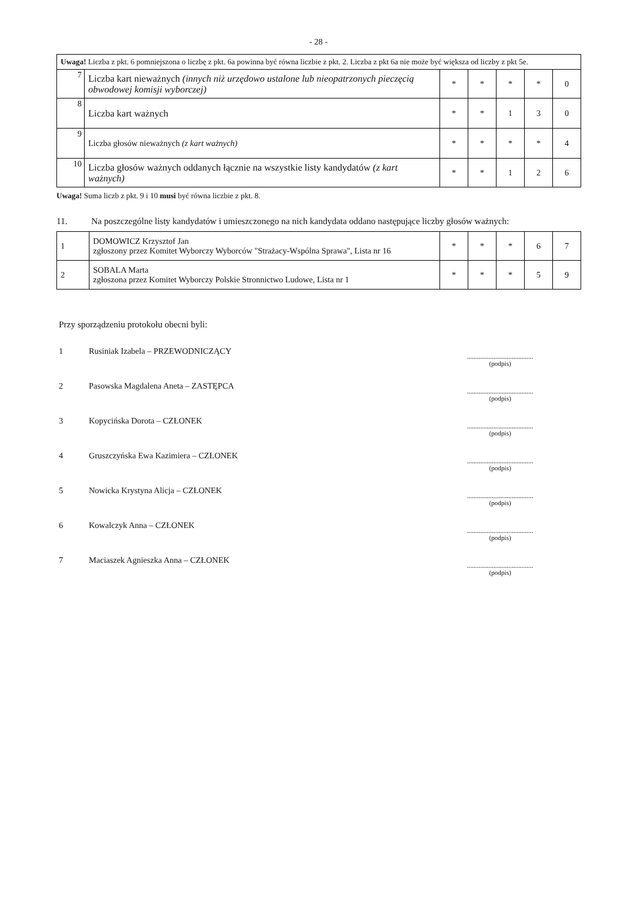- 28 -
| Uwaga! Liczba z pkt. 6 pomniejszona o liczbę z pkt. 6a powinna być równa liczbie z pkt. 2. Liczba z pkt 6a nie może być większa od liczby z pkt 5e. | | | | | | |
| 7 | Liczba kart nieważnych (innych niż urzędowo ustalone lub nieopatrzonych pieczęcią obwodowej komisji wyborczej) | * | * | * | * | 0 |
| 8 | Liczba kart ważnych | * | * | 1 | 3 | 0 |
| 9 | Liczba głosów nieważnych (z kart ważnych) | * | * | * | * | 4 |
| 10 | Liczba głosów ważnych oddanych łącznie na wszystkie listy kandydatów (z kart ważnych) | * | * | 1 | 2 | 6 |
Uwaga! Suma liczb z pkt. 9 i 10 musi być równa liczbie z pkt. 8.
11. Na poszczególne listy kandydatów i umieszczonego na nich kandydata oddano następujące liczby głosów ważnych:
| 1 | DOMOWICZ Krzysztof Jan zgłoszony przez Komitet Wyborczy Wyborców "Strażacy-Wspólna Sprawa", Lista nr 16 | * | * | * | 6 | 7 |
| 2 | SOBALA Marta zgłoszona przez Komitet Wyborczy Polskie Stronnictwo Ludowe, Lista nr 1 | * | * | * | 5 | 9 |
Przy sporządzeniu protokołu obecni byli:
1 Rusiniak Izabela – PRZEWODNICZĄCY........................................
(podpis)
2 Pasowska Magdalena Aneta – ZASTĘPCA........................................
(podpis)
3 Kopycińska Dorota – CZŁONEK........................................
(podpis)
4 Gruszczyńska Ewa Kazimiera – CZŁONEK........................................
(podpis)
5 Nowicka Krystyna Alicja – CZŁONEK........................................
(podpis)
6 Kowalczyk Anna – CZŁONEK........................................
(podpis)
7 Maciaszek Agnieszka Anna – CZŁONEK........................................
(podpis)